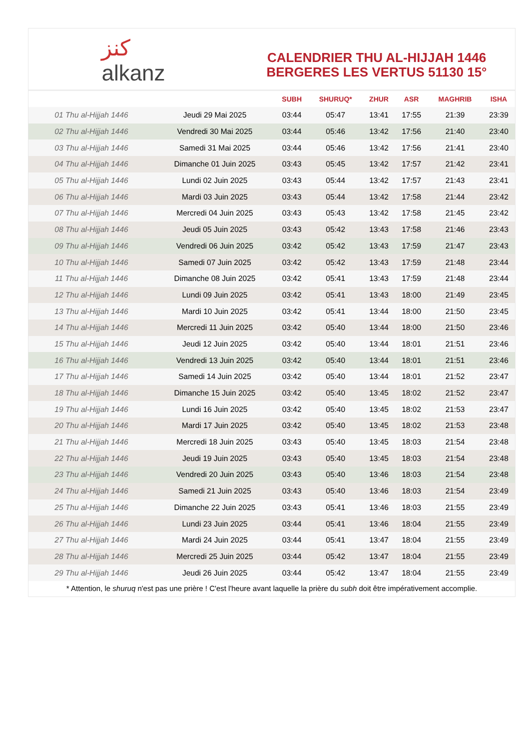ﻛﻨﺰ
alkanz
CALENDRIER THU AL-HIJJAH 1446
BERGERES LES VERTUS 51130 15°
| | | SUBH | SHURUQ* | ZHUR | ASR | MAGHRIB | ISHA |
| --- | --- | --- | --- | --- | --- | --- | --- |
| 01 Thu al-Hijjah 1446 | Jeudi 29 Mai 2025 | 03:44 | 05:47 | 13:41 | 17:55 | 21:39 | 23:39 |
| 02 Thu al-Hijjah 1446 | Vendredi 30 Mai 2025 | 03:44 | 05:46 | 13:42 | 17:56 | 21:40 | 23:40 |
| 03 Thu al-Hijjah 1446 | Samedi 31 Mai 2025 | 03:44 | 05:46 | 13:42 | 17:56 | 21:41 | 23:40 |
| 04 Thu al-Hijjah 1446 | Dimanche 01 Juin 2025 | 03:43 | 05:45 | 13:42 | 17:57 | 21:42 | 23:41 |
| 05 Thu al-Hijjah 1446 | Lundi 02 Juin 2025 | 03:43 | 05:44 | 13:42 | 17:57 | 21:43 | 23:41 |
| 06 Thu al-Hijjah 1446 | Mardi 03 Juin 2025 | 03:43 | 05:44 | 13:42 | 17:58 | 21:44 | 23:42 |
| 07 Thu al-Hijjah 1446 | Mercredi 04 Juin 2025 | 03:43 | 05:43 | 13:42 | 17:58 | 21:45 | 23:42 |
| 08 Thu al-Hijjah 1446 | Jeudi 05 Juin 2025 | 03:43 | 05:42 | 13:43 | 17:58 | 21:46 | 23:43 |
| 09 Thu al-Hijjah 1446 | Vendredi 06 Juin 2025 | 03:42 | 05:42 | 13:43 | 17:59 | 21:47 | 23:43 |
| 10 Thu al-Hijjah 1446 | Samedi 07 Juin 2025 | 03:42 | 05:42 | 13:43 | 17:59 | 21:48 | 23:44 |
| 11 Thu al-Hijjah 1446 | Dimanche 08 Juin 2025 | 03:42 | 05:41 | 13:43 | 17:59 | 21:48 | 23:44 |
| 12 Thu al-Hijjah 1446 | Lundi 09 Juin 2025 | 03:42 | 05:41 | 13:43 | 18:00 | 21:49 | 23:45 |
| 13 Thu al-Hijjah 1446 | Mardi 10 Juin 2025 | 03:42 | 05:41 | 13:44 | 18:00 | 21:50 | 23:45 |
| 14 Thu al-Hijjah 1446 | Mercredi 11 Juin 2025 | 03:42 | 05:40 | 13:44 | 18:00 | 21:50 | 23:46 |
| 15 Thu al-Hijjah 1446 | Jeudi 12 Juin 2025 | 03:42 | 05:40 | 13:44 | 18:01 | 21:51 | 23:46 |
| 16 Thu al-Hijjah 1446 | Vendredi 13 Juin 2025 | 03:42 | 05:40 | 13:44 | 18:01 | 21:51 | 23:46 |
| 17 Thu al-Hijjah 1446 | Samedi 14 Juin 2025 | 03:42 | 05:40 | 13:44 | 18:01 | 21:52 | 23:47 |
| 18 Thu al-Hijjah 1446 | Dimanche 15 Juin 2025 | 03:42 | 05:40 | 13:45 | 18:02 | 21:52 | 23:47 |
| 19 Thu al-Hijjah 1446 | Lundi 16 Juin 2025 | 03:42 | 05:40 | 13:45 | 18:02 | 21:53 | 23:47 |
| 20 Thu al-Hijjah 1446 | Mardi 17 Juin 2025 | 03:42 | 05:40 | 13:45 | 18:02 | 21:53 | 23:48 |
| 21 Thu al-Hijjah 1446 | Mercredi 18 Juin 2025 | 03:43 | 05:40 | 13:45 | 18:03 | 21:54 | 23:48 |
| 22 Thu al-Hijjah 1446 | Jeudi 19 Juin 2025 | 03:43 | 05:40 | 13:45 | 18:03 | 21:54 | 23:48 |
| 23 Thu al-Hijjah 1446 | Vendredi 20 Juin 2025 | 03:43 | 05:40 | 13:46 | 18:03 | 21:54 | 23:48 |
| 24 Thu al-Hijjah 1446 | Samedi 21 Juin 2025 | 03:43 | 05:40 | 13:46 | 18:03 | 21:54 | 23:49 |
| 25 Thu al-Hijjah 1446 | Dimanche 22 Juin 2025 | 03:43 | 05:41 | 13:46 | 18:03 | 21:55 | 23:49 |
| 26 Thu al-Hijjah 1446 | Lundi 23 Juin 2025 | 03:44 | 05:41 | 13:46 | 18:04 | 21:55 | 23:49 |
| 27 Thu al-Hijjah 1446 | Mardi 24 Juin 2025 | 03:44 | 05:41 | 13:47 | 18:04 | 21:55 | 23:49 |
| 28 Thu al-Hijjah 1446 | Mercredi 25 Juin 2025 | 03:44 | 05:42 | 13:47 | 18:04 | 21:55 | 23:49 |
| 29 Thu al-Hijjah 1446 | Jeudi 26 Juin 2025 | 03:44 | 05:42 | 13:47 | 18:04 | 21:55 | 23:49 |
* Attention, le shuruq n'est pas une prière ! C'est l'heure avant laquelle la prière du subh doit être impérativement accomplie.